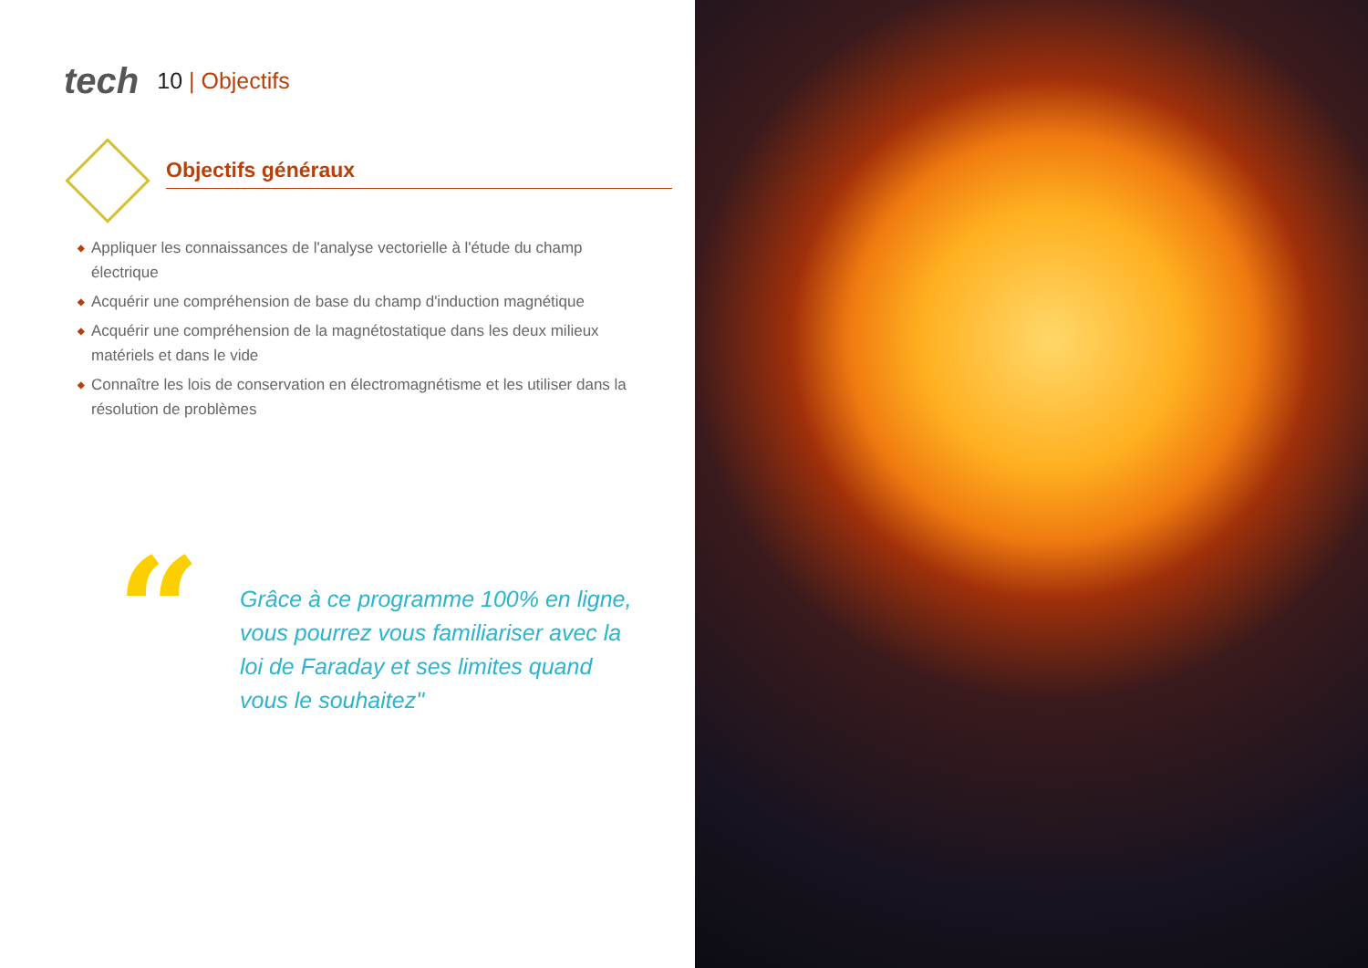tech
10 | Objectifs
Objectifs généraux
◆ Appliquer les connaissances de l'analyse vectorielle à l'étude du champ électrique
◆ Acquérir une compréhension de base du champ d'induction magnétique
◆ Acquérir une compréhension de la magnétostatique dans les deux milieux matériels et dans le vide
◆ Connaître les lois de conservation en électromagnétisme et les utiliser dans la résolution de problèmes
“
Grâce à ce programme 100% en ligne, vous pourrez vous familiariser avec la loi de Faraday et ses limites quand vous le souhaitez"